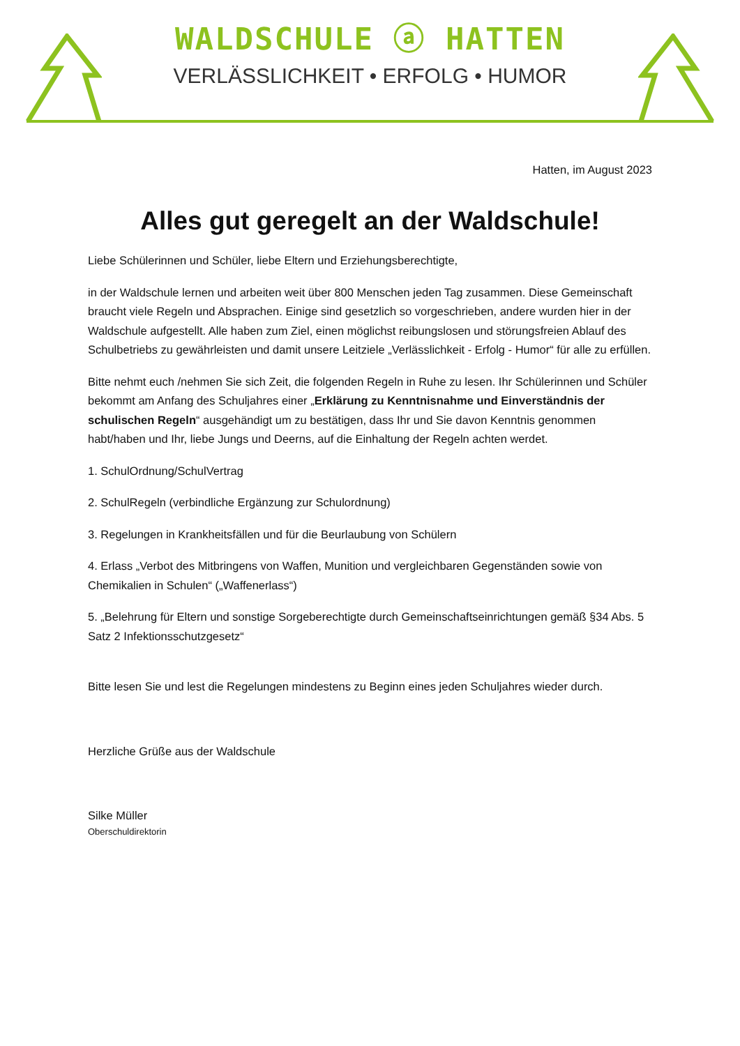WALDSCHULE ⓐ HATTEN
VERLÄSSLICHKEIT • ERFOLG • HUMOR
Hatten, im August 2023
Alles gut geregelt an der Waldschule!
Liebe Schülerinnen und Schüler, liebe Eltern und Erziehungsberechtigte,
in der Waldschule lernen und arbeiten weit über 800 Menschen jeden Tag zusammen. Diese Gemeinschaft braucht viele Regeln und Absprachen. Einige sind gesetzlich so vorgeschrieben, andere wurden hier in der Waldschule aufgestellt. Alle haben zum Ziel, einen möglichst reibungslosen und störungsfreien Ablauf des Schulbetriebs zu gewährleisten und damit unsere Leitziele „Verlässlichkeit - Erfolg - Humor“ für alle zu erfüllen.
Bitte nehmt euch /nehmen Sie sich Zeit, die folgenden Regeln in Ruhe zu lesen. Ihr Schülerinnen und Schüler bekommt am Anfang des Schuljahres einer „Erklärung zu Kenntnisnahme und Einverständnis der schulischen Regeln“ ausgehändigt um zu bestätigen, dass Ihr und Sie davon Kenntnis genommen habt/haben und Ihr, liebe Jungs und Deerns, auf die Einhaltung der Regeln achten werdet.
1. SchulOrdnung/SchulVertrag
2. SchulRegeln (verbindliche Ergänzung zur Schulordnung)
3. Regelungen in Krankheitsfällen und für die Beurlaubung von Schülern
4. Erlass „Verbot des Mitbringens von Waffen, Munition und vergleichbaren Gegenständen sowie von Chemikalien in Schulen“ („Waffenerlass“)
5. „Belehrung für Eltern und sonstige Sorgeberechtigte durch Gemeinschaftseinrichtungen gemäß §34 Abs. 5 Satz 2 Infektionsschutzgesetz“
Bitte lesen Sie und lest die Regelungen mindestens zu Beginn eines jeden Schuljahres wieder durch.
Herzliche Grüße aus der Waldschule
Silke Müller
Oberschuldirektorin